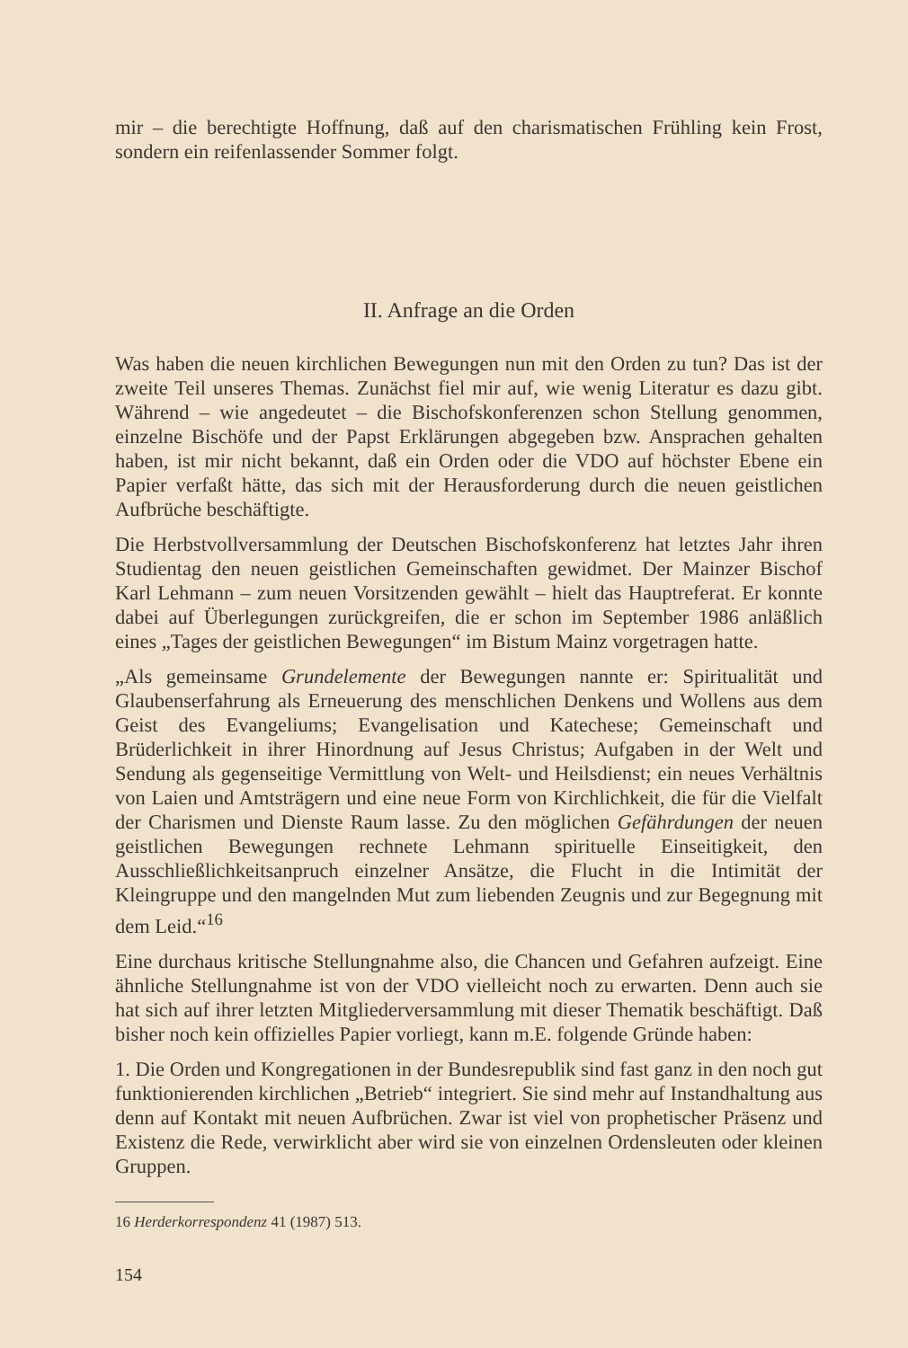mir – die berechtigte Hoffnung, daß auf den charismatischen Frühling kein Frost, sondern ein reifenlassender Sommer folgt.
II. Anfrage an die Orden
Was haben die neuen kirchlichen Bewegungen nun mit den Orden zu tun? Das ist der zweite Teil unseres Themas. Zunächst fiel mir auf, wie wenig Literatur es dazu gibt. Während – wie angedeutet – die Bischofskonferenzen schon Stellung genommen, einzelne Bischöfe und der Papst Erklärungen abgegeben bzw. Ansprachen gehalten haben, ist mir nicht bekannt, daß ein Orden oder die VDO auf höchster Ebene ein Papier verfaßt hätte, das sich mit der Herausforderung durch die neuen geistlichen Aufbrüche beschäftigte.
Die Herbstvollversammlung der Deutschen Bischofskonferenz hat letztes Jahr ihren Studientag den neuen geistlichen Gemeinschaften gewidmet. Der Mainzer Bischof Karl Lehmann – zum neuen Vorsitzenden gewählt – hielt das Hauptreferat. Er konnte dabei auf Überlegungen zurückgreifen, die er schon im September 1986 anläßlich eines „Tages der geistlichen Bewegungen“ im Bistum Mainz vorgetragen hatte.
„Als gemeinsame Grundelemente der Bewegungen nannte er: Spiritualität und Glaubenserfahrung als Erneuerung des menschlichen Denkens und Wollens aus dem Geist des Evangeliums; Evangelisation und Katechese; Gemeinschaft und Brüderlichkeit in ihrer Hinordnung auf Jesus Christus; Aufgaben in der Welt und Sendung als gegenseitige Vermittlung von Welt- und Heilsdienst; ein neues Verhältnis von Laien und Amtsträgern und eine neue Form von Kirchlichkeit, die für die Vielfalt der Charismen und Dienste Raum lasse. Zu den möglichen Gefährdungen der neuen geistlichen Bewegungen rechnete Lehmann spirituelle Einseitigkeit, den Ausschließlichkeitsanpruch einzelner Ansätze, die Flucht in die Intimität der Kleingruppe und den mangelnden Mut zum liebenden Zeugnis und zur Begegnung mit dem Leid.“<sup>16</sup>
Eine durchaus kritische Stellungnahme also, die Chancen und Gefahren aufzeigt. Eine ähnliche Stellungnahme ist von der VDO vielleicht noch zu erwarten. Denn auch sie hat sich auf ihrer letzten Mitgliederversammlung mit dieser Thematik beschäftigt. Daß bisher noch kein offizielles Papier vorliegt, kann m.E. folgende Gründe haben:
1. Die Orden und Kongregationen in der Bundesrepublik sind fast ganz in den noch gut funktionierenden kirchlichen „Betrieb“ integriert. Sie sind mehr auf Instandhaltung aus denn auf Kontakt mit neuen Aufbrüchen. Zwar ist viel von prophetischer Präsenz und Existenz die Rede, verwirklicht aber wird sie von einzelnen Ordensleuten oder kleinen Gruppen.
16 Herderkorrespondenz 41 (1987) 513.
154